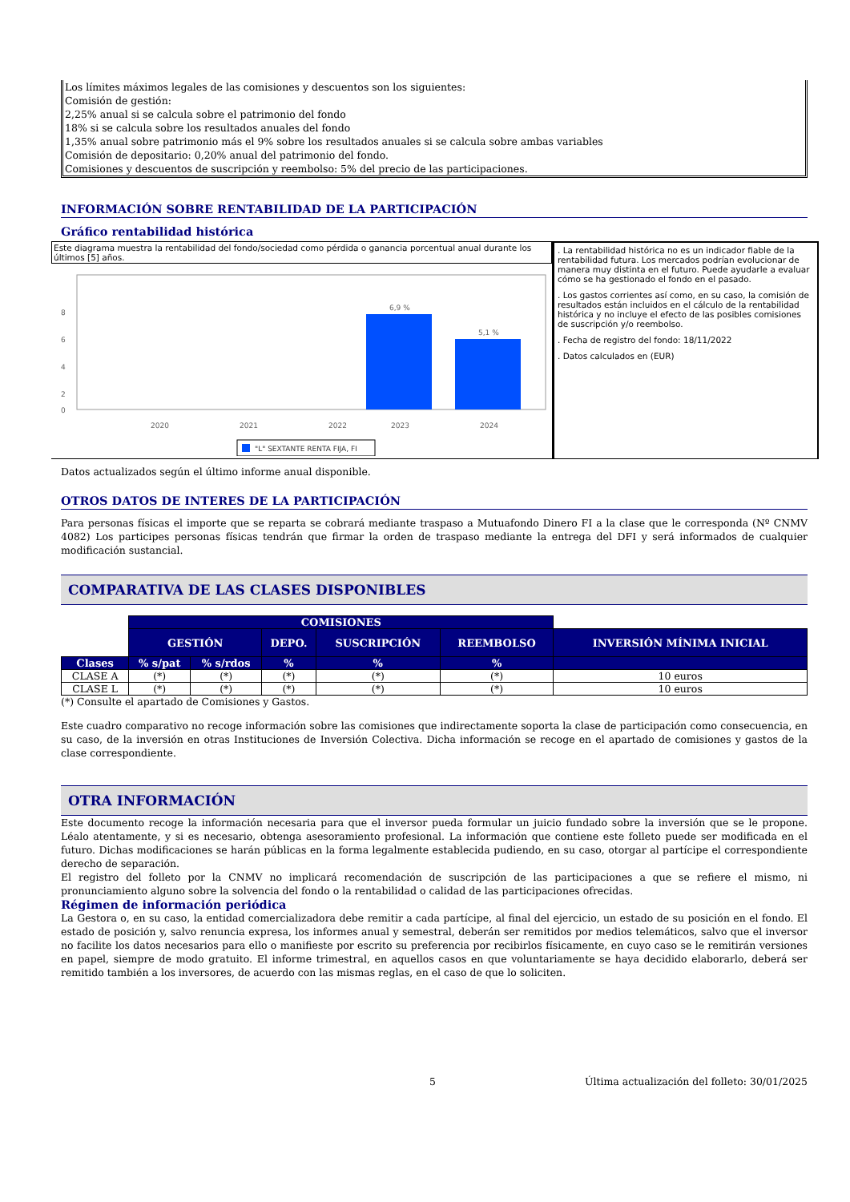Los límites máximos legales de las comisiones y descuentos son los siguientes:
Comisión de gestión:
2,25% anual si se calcula sobre el patrimonio del fondo
18% si se calcula sobre los resultados anuales del fondo
1,35% anual sobre patrimonio más el 9% sobre los resultados anuales si se calcula sobre ambas variables
Comisión de depositario: 0,20% anual del patrimonio del fondo.
Comisiones y descuentos de suscripción y reembolso: 5% del precio de las participaciones.
INFORMACIÓN SOBRE RENTABILIDAD DE LA PARTICIPACIÓN
Gráfico rentabilidad histórica
Este diagrama muestra la rentabilidad del fondo/sociedad como pérdida o ganancia porcentual anual durante los últimos [5] años.
8
6
4
2
0
6,9 %
5,1 %
2020
2021
2022
2023
2024
"L" SEXTANTE RENTA FIJA, FI
. La rentabilidad histórica no es un indicador fiable de la rentabilidad futura. Los mercados podrían evolucionar de manera muy distinta en el futuro. Puede ayudarle a evaluar cómo se ha gestionado el fondo en el pasado.
. Los gastos corrientes así como, en su caso, la comisión de resultados están incluidos en el cálculo de la rentabilidad histórica y no incluye el efecto de las posibles comisiones de suscripción y/o reembolso.
. Fecha de registro del fondo: 18/11/2022
. Datos calculados en (EUR)
Datos actualizados según el último informe anual disponible.
OTROS DATOS DE INTERES DE LA PARTICIPACIÓN
Para personas físicas el importe que se reparta se cobrará mediante traspaso a Mutuafondo Dinero FI a la clase que le corresponda (Nº CNMV 4082) Los participes personas físicas tendrán que firmar la orden de traspaso mediante la entrega del DFI y será informados de cualquier modificación sustancial.
COMPARATIVA DE LAS CLASES DISPONIBLES
| | COMISIONES | | | | | |
| | GESTIÓN | | DEPO. | SUSCRIPCIÓN | REEMBOLSO | INVERSIÓN MÍNIMA INICIAL |
| Clases | % s/pat | % s/rdos | % | % | % | |
| CLASE A | (*) | (*) | (*) | (*) | (*) | 10 euros |
| CLASE L | (*) | (*) | (*) | (*) | (*) | 10 euros |
(*) Consulte el apartado de Comisiones y Gastos.
Este cuadro comparativo no recoge información sobre las comisiones que indirectamente soporta la clase de participación como consecuencia, en su caso, de la inversión en otras Instituciones de Inversión Colectiva. Dicha información se recoge en el apartado de comisiones y gastos de la clase correspondiente.
OTRA INFORMACIÓN
Este documento recoge la información necesaria para que el inversor pueda formular un juicio fundado sobre la inversión que se le propone. Léalo atentamente, y si es necesario, obtenga asesoramiento profesional. La información que contiene este folleto puede ser modificada en el futuro. Dichas modificaciones se harán públicas en la forma legalmente establecida pudiendo, en su caso, otorgar al partícipe el correspondiente derecho de separación.
El registro del folleto por la CNMV no implicará recomendación de suscripción de las participaciones a que se refiere el mismo, ni pronunciamiento alguno sobre la solvencia del fondo o la rentabilidad o calidad de las participaciones ofrecidas.
Régimen de información periódica
La Gestora o, en su caso, la entidad comercializadora debe remitir a cada partícipe, al final del ejercicio, un estado de su posición en el fondo. El estado de posición y, salvo renuncia expresa, los informes anual y semestral, deberán ser remitidos por medios telemáticos, salvo que el inversor no facilite los datos necesarios para ello o manifieste por escrito su preferencia por recibirlos físicamente, en cuyo caso se le remitirán versiones en papel, siempre de modo gratuito. El informe trimestral, en aquellos casos en que voluntariamente se haya decidido elaborarlo, deberá ser remitido también a los inversores, de acuerdo con las mismas reglas, en el caso de que lo soliciten.
5 Última actualización del folleto: 30/01/2025